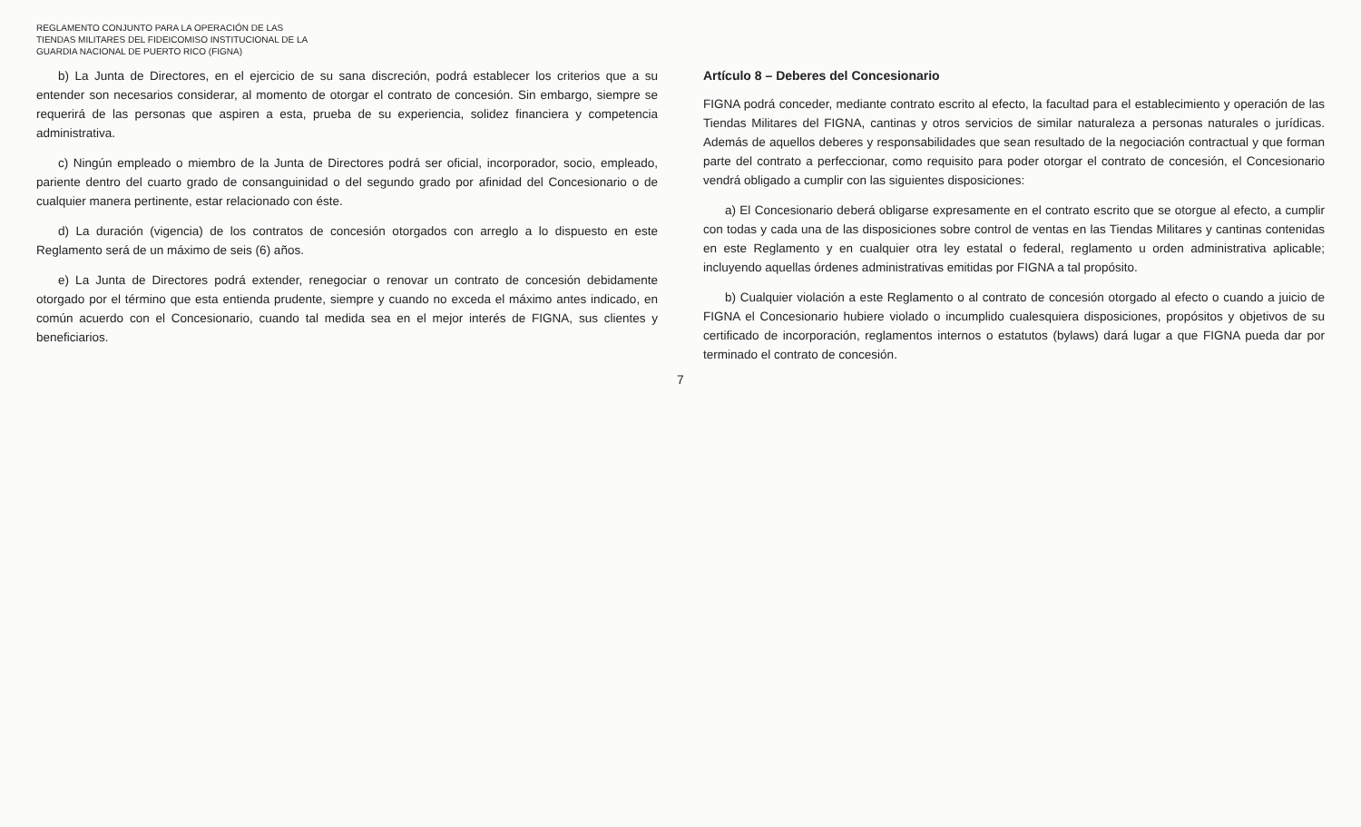REGLAMENTO CONJUNTO PARA LA OPERACIÓN DE LAS
TIENDAS MILITARES DEL FIDEICOMISO INSTITUCIONAL DE LA
GUARDIA NACIONAL DE PUERTO RICO (FIGNA)
b) La Junta de Directores, en el ejercicio de su sana discreción, podrá establecer los criterios que a su entender son necesarios considerar, al momento de otorgar el contrato de concesión. Sin embargo, siempre se requerirá de las personas que aspiren a esta, prueba de su experiencia, solidez financiera y competencia administrativa.
c) Ningún empleado o miembro de la Junta de Directores podrá ser oficial, incorporador, socio, empleado, pariente dentro del cuarto grado de consanguinidad o del segundo grado por afinidad del Concesionario o de cualquier manera pertinente, estar relacionado con éste.
d) La duración (vigencia) de los contratos de concesión otorgados con arreglo a lo dispuesto en este Reglamento será de un máximo de seis (6) años.
e) La Junta de Directores podrá extender, renegociar o renovar un contrato de concesión debidamente otorgado por el término que esta entienda prudente, siempre y cuando no exceda el máximo antes indicado, en común acuerdo con el Concesionario, cuando tal medida sea en el mejor interés de FIGNA, sus clientes y beneficiarios.
Artículo 8 – Deberes del Concesionario
FIGNA podrá conceder, mediante contrato escrito al efecto, la facultad para el establecimiento y operación de las Tiendas Militares del FIGNA, cantinas y otros servicios de similar naturaleza a personas naturales o jurídicas. Además de aquellos deberes y responsabilidades que sean resultado de la negociación contractual y que forman parte del contrato a perfeccionar, como requisito para poder otorgar el contrato de concesión, el Concesionario vendrá obligado a cumplir con las siguientes disposiciones:
a) El Concesionario deberá obligarse expresamente en el contrato escrito que se otorgue al efecto, a cumplir con todas y cada una de las disposiciones sobre control de ventas en las Tiendas Militares y cantinas contenidas en este Reglamento y en cualquier otra ley estatal o federal, reglamento u orden administrativa aplicable; incluyendo aquellas órdenes administrativas emitidas por FIGNA a tal propósito.
b) Cualquier violación a este Reglamento o al contrato de concesión otorgado al efecto o cuando a juicio de FIGNA el Concesionario hubiere violado o incumplido cualesquiera disposiciones, propósitos y objetivos de su certificado de incorporación, reglamentos internos o estatutos (bylaws) dará lugar a que FIGNA pueda dar por terminado el contrato de concesión.
7